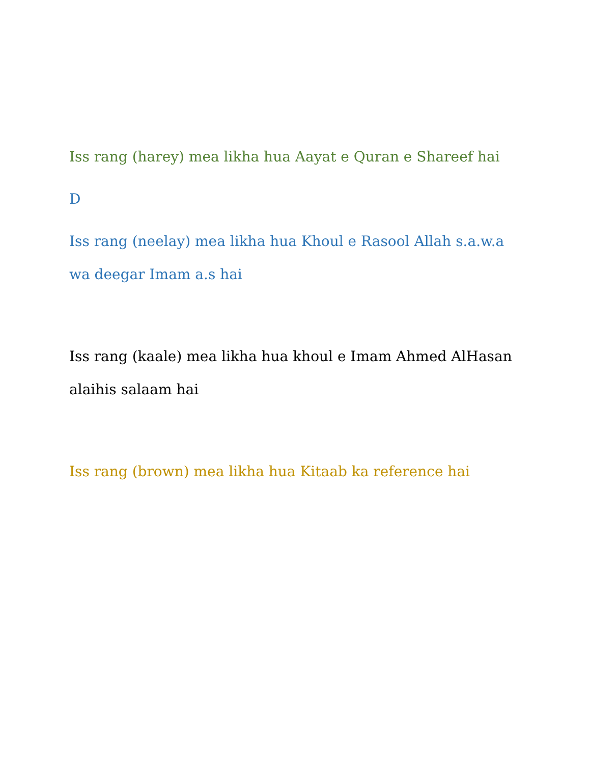Iss rang (harey) mea likha hua Aayat e Quran e Shareef hai
D
Iss rang (neelay) mea likha hua Khoul e Rasool Allah s.a.w.a wa deegar Imam a.s hai
Iss rang (kaale) mea likha hua khoul e Imam Ahmed AlHasan alaihis salaam hai
Iss rang (brown) mea likha hua Kitaab ka reference hai